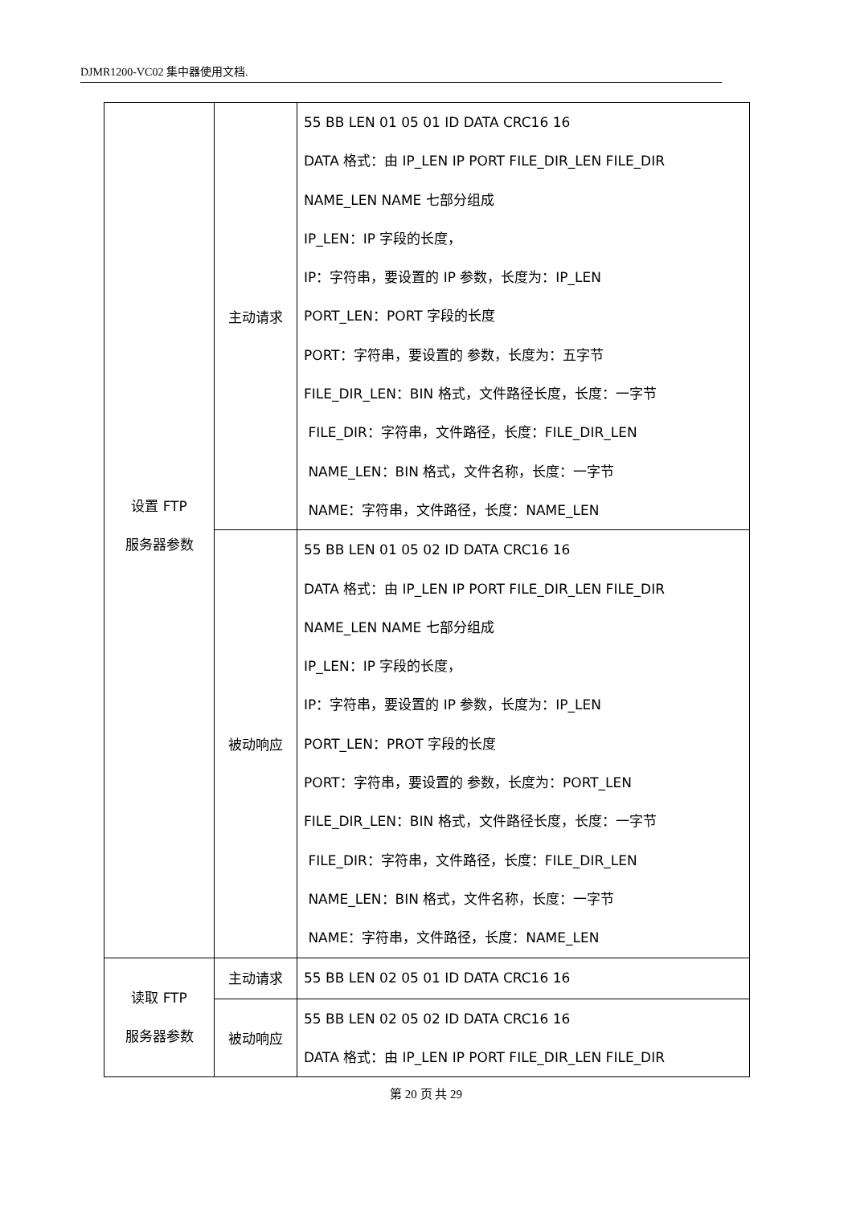DJMR1200-VC02 集中器使用文档.
| 设置 FTP 服务器参数 | 主动请求 | 55 BB LEN 01 05 01 ID DATA CRC16 16 DATA 格式：由 IP_LEN IP PORT FILE_DIR_LEN FILE_DIR NAME_LEN NAME 七部分组成 IP_LEN：IP 字段的长度， IP：字符串，要设置的 IP 参数，长度为：IP_LEN PORT_LEN：PORT 字段的长度 PORT：字符串，要设置的 参数，长度为：五字节 FILE_DIR_LEN：BIN 格式，文件路径长度，长度：一字节 FILE_DIR：字符串，文件路径，长度：FILE_DIR_LEN NAME_LEN：BIN 格式，文件名称，长度：一字节 NAME：字符串，文件路径，长度：NAME_LEN |
| | 被动响应 | 55 BB LEN 01 05 02 ID DATA CRC16 16 DATA 格式：由 IP_LEN IP PORT FILE_DIR_LEN FILE_DIR NAME_LEN NAME 七部分组成 IP_LEN：IP 字段的长度， IP：字符串，要设置的 IP 参数，长度为：IP_LEN PORT_LEN：PROT 字段的长度 PORT：字符串，要设置的 参数，长度为：PORT_LEN FILE_DIR_LEN：BIN 格式，文件路径长度，长度：一字节 FILE_DIR：字符串，文件路径，长度：FILE_DIR_LEN NAME_LEN：BIN 格式，文件名称，长度：一字节 NAME：字符串，文件路径，长度：NAME_LEN |
| 读取 FTP 服务器参数 | 主动请求 | 55 BB LEN 02 05 01 ID DATA CRC16 16 |
| | 被动响应 | 55 BB LEN 02 05 02 ID DATA CRC16 16 DATA 格式：由 IP_LEN IP PORT FILE_DIR_LEN FILE_DIR |
第 20 页 共 29